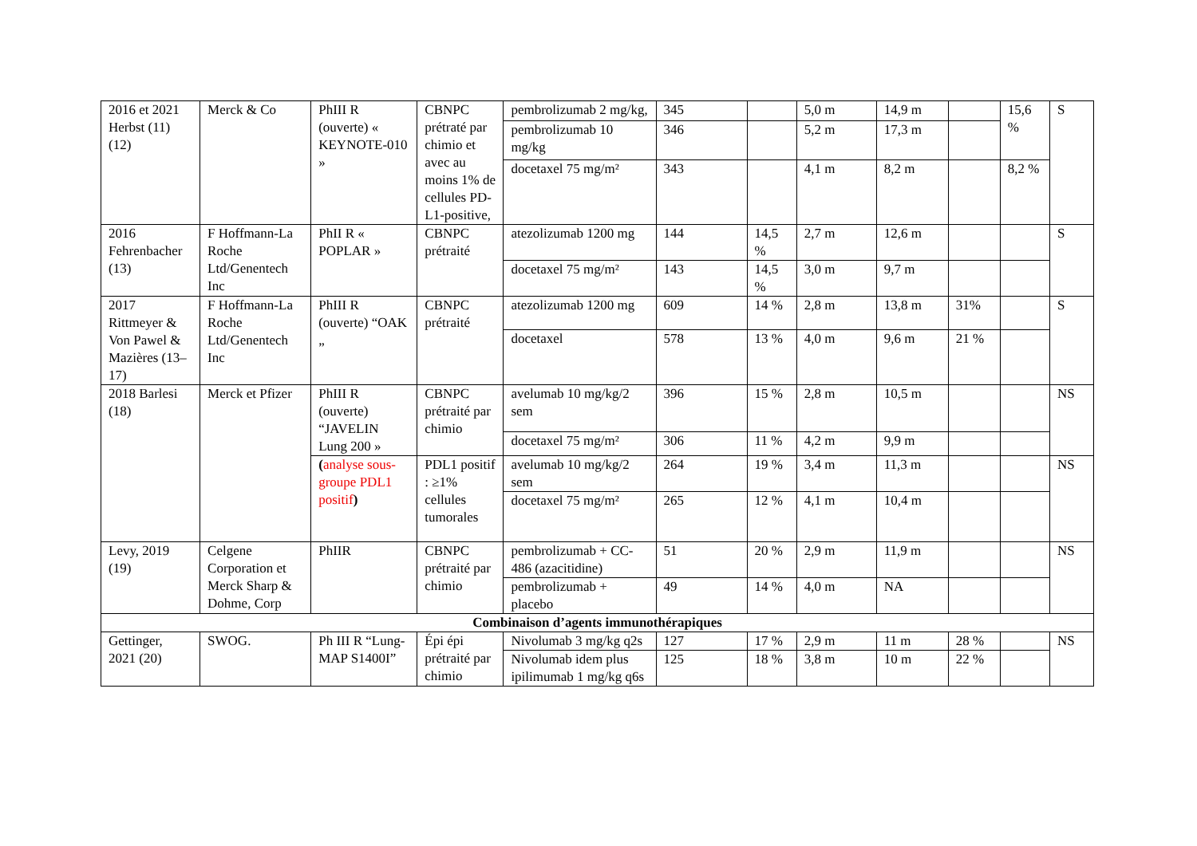| 2016 et 2021 Herbst (11) (12) | Merck & Co | PhIII R (ouverte) « KEYNOTE-010 » | CBNPC prétraté par chimio et avec au moins 1% de cellules PD-L1-positive, | pembrolizumab 2 mg/kg, | 345 | | 5,0 m | 14,9 m | | 15,6 % | S |
| | | | | pembrolizumab 10 mg/kg | 346 | | 5,2 m | 17,3 m | | | |
| | | | | docetaxel 75 mg/m² | 343 | | 4,1 m | 8,2 m | | 8,2 % | |
| 2016 Fehrenbacher (13) | F Hoffmann-La Roche Ltd/Genentech Inc | PhII R « POPLAR » | CBNPC prétraité | atezolizumab 1200 mg | 144 | 14,5 % | 2,7 m | 12,6 m | | | S |
| | | | | docetaxel 75 mg/m² | 143 | 14,5 % | 3,0 m | 9,7 m | | | |
| 2017 Rittmeyer & Von Pawel & Mazières (13–17) | F Hoffmann-La Roche Ltd/Genentech Inc | PhIII R (ouverte) “OAK „ | CBNPC prétraité | atezolizumab 1200 mg | 609 | 14 % | 2,8 m | 13,8 m | 31% | | S |
| | | | | docetaxel | 578 | 13 % | 4,0 m | 9,6 m | 21 % | | |
| 2018 Barlesi (18) | Merck et Pfizer | PhIII R (ouverte) “JAVELIN Lung 200 » | CBNPC prétraité par chimio | avelumab 10 mg/kg/2 sem | 396 | 15 % | 2,8 m | 10,5 m | | | NS |
| | | | | docetaxel 75 mg/m² | 306 | 11 % | 4,2 m | 9,9 m | | | |
| | | ( analyse sous-groupe PDL1 positif ) | PDL1 positif : ≥1% cellules tumorales | avelumab 10 mg/kg/2 sem | 264 | 19 % | 3,4 m | 11,3 m | | | NS |
| | | | | docetaxel 75 mg/m² | 265 | 12 % | 4,1 m | 10,4 m | | | |
| Levy, 2019 (19) | Celgene Corporation et Merck Sharp & Dohme, Corp | PhIIR | CBNPC prétraité par chimio | pembrolizumab + CC-486 (azacitidine) | 51 | 20 % | 2,9 m | 11,9 m | | | NS |
| | | | | pembrolizumab + placebo | 49 | 14 % | 4,0 m | NA | | | |
| Combinaison d’agents immunothérapiques | | | | | | | | | | | |
| Gettinger, 2021 (20) | SWOG. | Ph III R “Lung-MAP S1400I” | Épi épi prétraité par chimio | Nivolumab 3 mg/kg q2s | 127 | 17 % | 2,9 m | 11 m | 28 % | | NS |
| | | | | Nivolumab idem plus ipilimumab 1 mg/kg q6s | 125 | 18 % | 3,8 m | 10 m | 22 % | | |